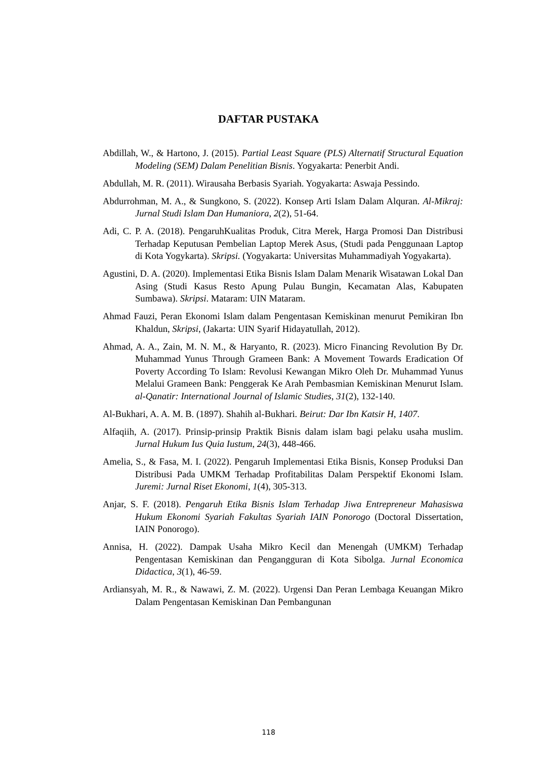DAFTAR PUSTAKA
Abdillah, W., & Hartono, J. (2015). Partial Least Square (PLS) Alternatif Structural Equation Modeling (SEM) Dalam Penelitian Bisnis. Yogyakarta: Penerbit Andi.
Abdullah, M. R. (2011). Wirausaha Berbasis Syariah. Yogyakarta: Aswaja Pessindo.
Abdurrohman, M. A., & Sungkono, S. (2022). Konsep Arti Islam Dalam Alquran. Al-Mikraj: Jurnal Studi Islam Dan Humaniora, 2(2), 51-64.
Adi, C. P. A. (2018). PengaruhKualitas Produk, Citra Merek, Harga Promosi Dan Distribusi Terhadap Keputusan Pembelian Laptop Merek Asus, (Studi pada Penggunaan Laptop di Kota Yogykarta). Skripsi. (Yogyakarta: Universitas Muhammadiyah Yogyakarta).
Agustini, D. A. (2020). Implementasi Etika Bisnis Islam Dalam Menarik Wisatawan Lokal Dan Asing (Studi Kasus Resto Apung Pulau Bungin, Kecamatan Alas, Kabupaten Sumbawa). Skripsi. Mataram: UIN Mataram.
Ahmad Fauzi, Peran Ekonomi Islam dalam Pengentasan Kemiskinan menurut Pemikiran Ibn Khaldun, Skripsi, (Jakarta: UIN Syarif Hidayatullah, 2012).
Ahmad, A. A., Zain, M. N. M., & Haryanto, R. (2023). Micro Financing Revolution By Dr. Muhammad Yunus Through Grameen Bank: A Movement Towards Eradication Of Poverty According To Islam: Revolusi Kewangan Mikro Oleh Dr. Muhammad Yunus Melalui Grameen Bank: Penggerak Ke Arah Pembasmian Kemiskinan Menurut Islam. al-Qanatir: International Journal of Islamic Studies, 31(2), 132-140.
Al-Bukhari, A. A. M. B. (1897). Shahih al-Bukhari. Beirut: Dar Ibn Katsir H, 1407.
Alfaqiih, A. (2017). Prinsip-prinsip Praktik Bisnis dalam islam bagi pelaku usaha muslim. Jurnal Hukum Ius Quia Iustum, 24(3), 448-466.
Amelia, S., & Fasa, M. I. (2022). Pengaruh Implementasi Etika Bisnis, Konsep Produksi Dan Distribusi Pada UMKM Terhadap Profitabilitas Dalam Perspektif Ekonomi Islam. Juremi: Jurnal Riset Ekonomi, 1(4), 305-313.
Anjar, S. F. (2018). Pengaruh Etika Bisnis Islam Terhadap Jiwa Entrepreneur Mahasiswa Hukum Ekonomi Syariah Fakultas Syariah IAIN Ponorogo (Doctoral Dissertation, IAIN Ponorogo).
Annisa, H. (2022). Dampak Usaha Mikro Kecil dan Menengah (UMKM) Terhadap Pengentasan Kemiskinan dan Pengangguran di Kota Sibolga. Jurnal Economica Didactica, 3(1), 46-59.
Ardiansyah, M. R., & Nawawi, Z. M. (2022). Urgensi Dan Peran Lembaga Keuangan Mikro Dalam Pengentasan Kemiskinan Dan Pembangunan
118